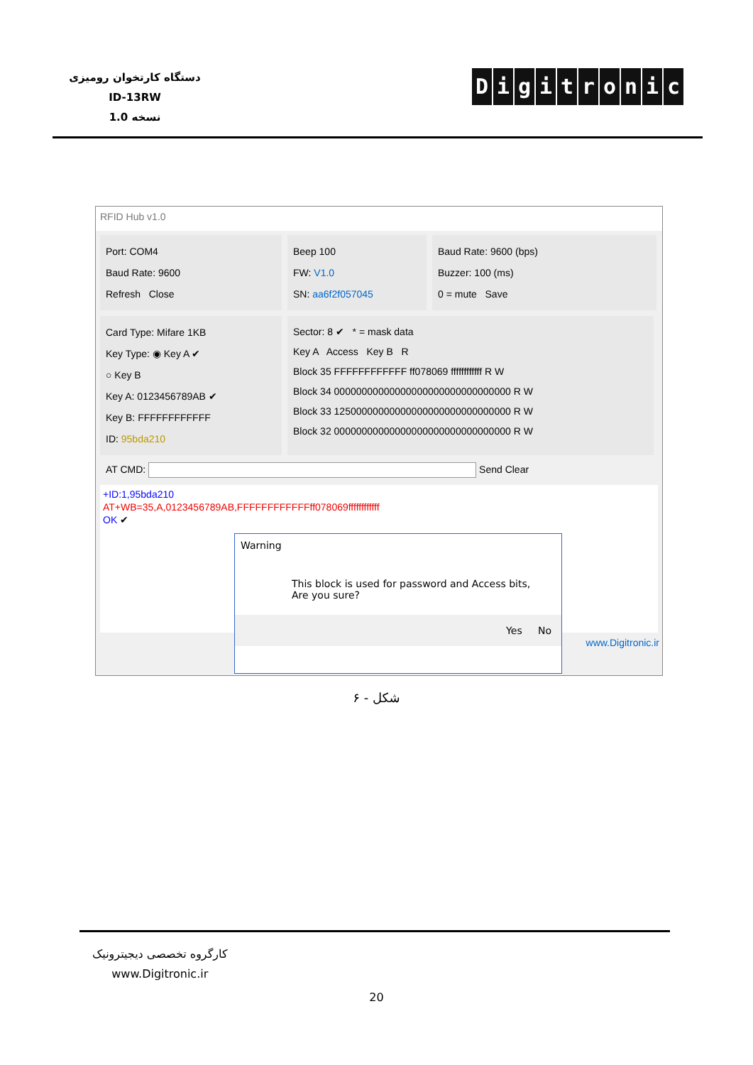دستگاه کارتخوان رومیزی
ID-13RW
نسخه 1.0
Digitronic
RFID Hub v1.0
Port: COM4
Baud Rate: 9600
Refresh Close
Beep 100
FW: V1.0
SN: aa6f2f057045
Baud Rate: 9600 (bps)
Buzzer: 100 (ms)
0 = mute Save
Card Type: Mifare 1KB
Key Type: ◉ Key A ✔
○ Key B
Key A: 0123456789AB ✔
Key B: FFFFFFFFFFFF
ID: 95bda210
Sector: 8 ✔ * = mask data
Key A Access Key B R
Block 35 FFFFFFFFFFFF ff078069 ffffffffffff R W
Block 34 00000000000000000000000000000000 R W
Block 33 12500000000000000000000000000000 R W
Block 32 00000000000000000000000000000000 R W
AT CMD: Send Clear
+ID:1,95bda210
AT+WB=35,A,0123456789AB,FFFFFFFFFFFFff078069ffffffffffff
OK ✔
www.Digitronic.ir
Warning
This block is used for password and Access bits,
Are you sure?
Yes No
شکل - ۶
کارگروه تخصصی دیجیترونیک
www.Digitronic.ir
20